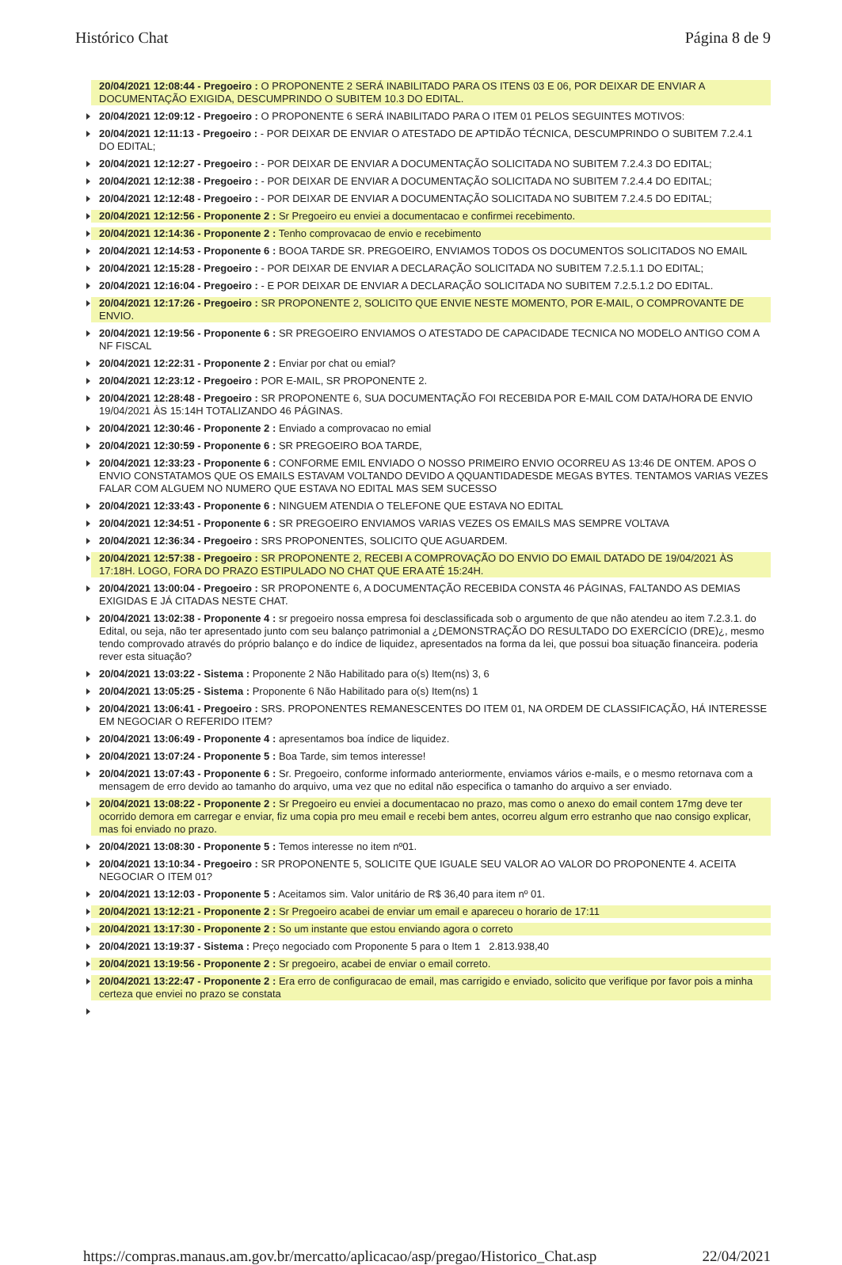Histórico Chat Página 8 de 9
20/04/2021 12:08:44 - Pregoeiro : O PROPONENTE 2 SERÁ INABILITADO PARA OS ITENS 03 E 06, POR DEIXAR DE ENVIAR A DOCUMENTAÇÃO EXIGIDA, DESCUMPRINDO O SUBITEM 10.3 DO EDITAL.
20/04/2021 12:09:12 - Pregoeiro : O PROPONENTE 6 SERÁ INABILITADO PARA O ITEM 01 PELOS SEGUINTES MOTIVOS:
20/04/2021 12:11:13 - Pregoeiro : - POR DEIXAR DE ENVIAR O ATESTADO DE APTIDÃO TÉCNICA, DESCUMPRINDO O SUBITEM 7.2.4.1 DO EDITAL;
20/04/2021 12:12:27 - Pregoeiro : - POR DEIXAR DE ENVIAR A DOCUMENTAÇÃO SOLICITADA NO SUBITEM 7.2.4.3 DO EDITAL;
20/04/2021 12:12:38 - Pregoeiro : - POR DEIXAR DE ENVIAR A DOCUMENTAÇÃO SOLICITADA NO SUBITEM 7.2.4.4 DO EDITAL;
20/04/2021 12:12:48 - Pregoeiro : - POR DEIXAR DE ENVIAR A DOCUMENTAÇÃO SOLICITADA NO SUBITEM 7.2.4.5 DO EDITAL;
20/04/2021 12:12:56 - Proponente 2 : Sr Pregoeiro eu enviei a documentacao e confirmei recebimento.
20/04/2021 12:14:36 - Proponente 2 : Tenho comprovacao de envio e recebimento
20/04/2021 12:14:53 - Proponente 6 : BOOA TARDE SR. PREGOEIRO, ENVIAMOS TODOS OS DOCUMENTOS SOLICITADOS NO EMAIL
20/04/2021 12:15:28 - Pregoeiro : - POR DEIXAR DE ENVIAR A DECLARAÇÃO SOLICITADA NO SUBITEM 7.2.5.1.1 DO EDITAL;
20/04/2021 12:16:04 - Pregoeiro : - E POR DEIXAR DE ENVIAR A DECLARAÇÃO SOLICITADA NO SUBITEM 7.2.5.1.2 DO EDITAL.
20/04/2021 12:17:26 - Pregoeiro : SR PROPONENTE 2, SOLICITO QUE ENVIE NESTE MOMENTO, POR E-MAIL, O COMPROVANTE DE ENVIO.
20/04/2021 12:19:56 - Proponente 6 : SR PREGOEIRO ENVIAMOS O ATESTADO DE CAPACIDADE TECNICA NO MODELO ANTIGO COM A NF FISCAL
20/04/2021 12:22:31 - Proponente 2 : Enviar por chat ou emial?
20/04/2021 12:23:12 - Pregoeiro : POR E-MAIL, SR PROPONENTE 2.
20/04/2021 12:28:48 - Pregoeiro : SR PROPONENTE 6, SUA DOCUMENTAÇÃO FOI RECEBIDA POR E-MAIL COM DATA/HORA DE ENVIO 19/04/2021 ÀS 15:14H TOTALIZANDO 46 PÁGINAS.
20/04/2021 12:30:46 - Proponente 2 : Enviado a comprovacao no emial
20/04/2021 12:30:59 - Proponente 6 : SR PREGOEIRO BOA TARDE,
20/04/2021 12:33:23 - Proponente 6 : CONFORME EMIL ENVIADO O NOSSO PRIMEIRO ENVIO OCORREU AS 13:46 DE ONTEM. APOS O ENVIO CONSTATAMOS QUE OS EMAILS ESTAVAM VOLTANDO DEVIDO A QQUANTIDADESDE MEGAS BYTES. TENTAMOS VARIAS VEZES FALAR COM ALGUEM NO NUMERO QUE ESTAVA NO EDITAL MAS SEM SUCESSO
20/04/2021 12:33:43 - Proponente 6 : NINGUEM ATENDIA O TELEFONE QUE ESTAVA NO EDITAL
20/04/2021 12:34:51 - Proponente 6 : SR PREGOEIRO ENVIAMOS VARIAS VEZES OS EMAILS MAS SEMPRE VOLTAVA
20/04/2021 12:36:34 - Pregoeiro : SRS PROPONENTES, SOLICITO QUE AGUARDEM.
20/04/2021 12:57:38 - Pregoeiro : SR PROPONENTE 2, RECEBI A COMPROVAÇÃO DO ENVIO DO EMAIL DATADO DE 19/04/2021 ÀS 17:18H. LOGO, FORA DO PRAZO ESTIPULADO NO CHAT QUE ERA ATÉ 15:24H.
20/04/2021 13:00:04 - Pregoeiro : SR PROPONENTE 6, A DOCUMENTAÇÃO RECEBIDA CONSTA 46 PÁGINAS, FALTANDO AS DEMIAS EXIGIDAS E JÁ CITADAS NESTE CHAT.
20/04/2021 13:02:38 - Proponente 4 : sr pregoeiro nossa empresa foi desclassificada sob o argumento de que não atendeu ao item 7.2.3.1. do Edital, ou seja, não ter apresentado junto com seu balanço patrimonial a ¿DEMONSTRAÇÃO DO RESULTADO DO EXERCÍCIO (DRE)¿, mesmo tendo comprovado através do próprio balanço e do índice de liquidez, apresentados na forma da lei, que possui boa situação financeira. poderia rever esta situação?
20/04/2021 13:03:22 - Sistema : Proponente 2 Não Habilitado para o(s) Item(ns) 3, 6
20/04/2021 13:05:25 - Sistema : Proponente 6 Não Habilitado para o(s) Item(ns) 1
20/04/2021 13:06:41 - Pregoeiro : SRS. PROPONENTES REMANESCENTES DO ITEM 01, NA ORDEM DE CLASSIFICAÇÃO, HÁ INTERESSE EM NEGOCIAR O REFERIDO ITEM?
20/04/2021 13:06:49 - Proponente 4 : apresentamos boa índice de liquidez.
20/04/2021 13:07:24 - Proponente 5 : Boa Tarde, sim temos interesse!
20/04/2021 13:07:43 - Proponente 6 : Sr. Pregoeiro, conforme informado anteriormente, enviamos vários e-mails, e o mesmo retornava com a mensagem de erro devido ao tamanho do arquivo, uma vez que no edital não especifica o tamanho do arquivo a ser enviado.
20/04/2021 13:08:22 - Proponente 2 : Sr Pregoeiro eu enviei a documentacao no prazo, mas como o anexo do email contem 17mg deve ter ocorrido demora em carregar e enviar, fiz uma copia pro meu email e recebi bem antes, ocorreu algum erro estranho que nao consigo explicar, mas foi enviado no prazo.
20/04/2021 13:08:30 - Proponente 5 : Temos interesse no item nº01.
20/04/2021 13:10:34 - Pregoeiro : SR PROPONENTE 5, SOLICITE QUE IGUALE SEU VALOR AO VALOR DO PROPONENTE 4. ACEITA NEGOCIAR O ITEM 01?
20/04/2021 13:12:03 - Proponente 5 : Aceitamos sim. Valor unitário de R$ 36,40 para item nº 01.
20/04/2021 13:12:21 - Proponente 2 : Sr Pregoeiro acabei de enviar um email e apareceu o horario de 17:11
20/04/2021 13:17:30 - Proponente 2 : So um instante que estou enviando agora o correto
20/04/2021 13:19:37 - Sistema : Preço negociado com Proponente 5 para o Item 1 2.813.938,40
20/04/2021 13:19:56 - Proponente 2 : Sr pregoeiro, acabei de enviar o email correto.
20/04/2021 13:22:47 - Proponente 2 : Era erro de configuracao de email, mas carrigido e enviado, solicito que verifique por favor pois a minha certeza que enviei no prazo se constata
https://compras.manaus.am.gov.br/mercatto/aplicacao/asp/pregao/Historico_Chat.asp 22/04/2021